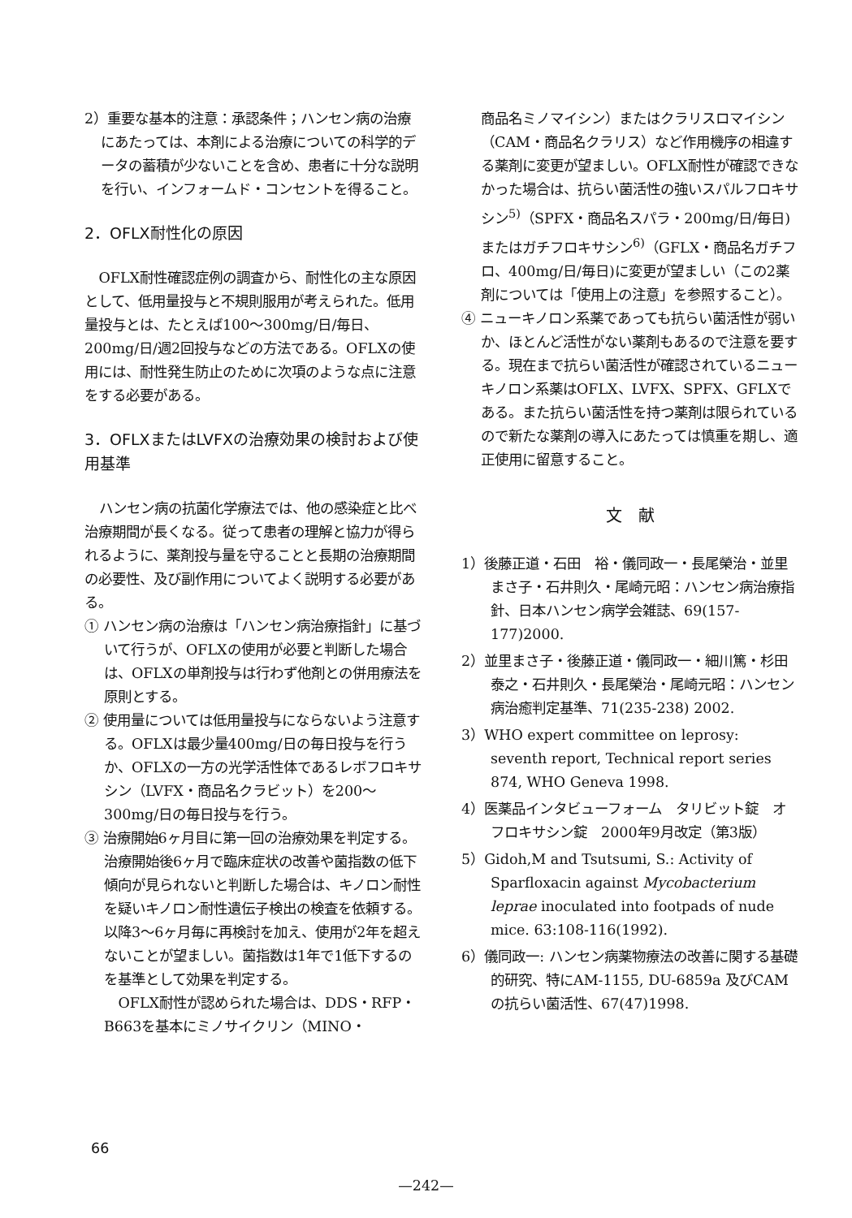2）重要な基本的注意：承認条件；ハンセン病の治療にあたっては、本剤による治療についての科学的データの蓄積が少ないことを含め、患者に十分な説明を行い、インフォームド・コンセントを得ること。
2．OFLX耐性化の原因
OFLX耐性確認症例の調査から、耐性化の主な原因として、低用量投与と不規則服用が考えられた。低用量投与とは、たとえば100〜300mg/日/毎日、200mg/日/週2回投与などの方法である。OFLXの使用には、耐性発生防止のために次項のような点に注意をする必要がある。
3．OFLXまたはLVFXの治療効果の検討および使用基準
ハンセン病の抗菌化学療法では、他の感染症と比べ治療期間が長くなる。従って患者の理解と協力が得られるように、薬剤投与量を守ることと長期の治療期間の必要性、及び副作用についてよく説明する必要がある。
① ハンセン病の治療は「ハンセン病治療指針」に基づいて行うが、OFLXの使用が必要と判断した場合は、OFLXの単剤投与は行わず他剤との併用療法を原則とする。
② 使用量については低用量投与にならないよう注意する。OFLXは最少量400mg/日の毎日投与を行うか、OFLXの一方の光学活性体であるレボフロキサシン（LVFX・商品名クラビット）を200〜300mg/日の毎日投与を行う。
③ 治療開始6ヶ月目に第一回の治療効果を判定する。治療開始後6ヶ月で臨床症状の改善や菌指数の低下傾向が見られないと判断した場合は、キノロン耐性を疑いキノロン耐性遺伝子検出の検査を依頼する。以降3〜6ヶ月毎に再検討を加え、使用が2年を超えないことが望ましい。菌指数は1年で1低下するのを基準として効果を判定する。
OFLX耐性が認められた場合は、DDS・RFP・B663を基本にミノサイクリン（MINO・
商品名ミノマイシン）またはクラリスロマイシン（CAM・商品名クラリス）など作用機序の相違する薬剤に変更が望ましい。OFLX耐性が確認できなかった場合は、抗らい菌活性の強いスパルフロキサシン<sup>5)</sup>（SPFX・商品名スパラ・200mg/日/毎日)またはガチフロキサシン<sup>6)</sup>（GFLX・商品名ガチフロ、400mg/日/毎日)に変更が望ましい（この2薬剤については「使用上の注意」を参照すること）。
④ ニューキノロン系薬であっても抗らい菌活性が弱いか、ほとんど活性がない薬剤もあるので注意を要する。現在まで抗らい菌活性が確認されているニューキノロン系薬はOFLX、LVFX、SPFX、GFLXである。また抗らい菌活性を持つ薬剤は限られているので新たな薬剤の導入にあたっては慎重を期し、適正使用に留意すること。
文　献
1）後藤正道・石田　裕・儀同政一・長尾榮治・並里まさ子・石井則久・尾崎元昭：ハンセン病治療指針、日本ハンセン病学会雑誌、69(157-177)2000.
2）並里まさ子・後藤正道・儀同政一・細川篤・杉田泰之・石井則久・長尾榮治・尾崎元昭：ハンセン病治癒判定基準、71(235-238) 2002.
3）WHO expert committee on leprosy: seventh report, Technical report series 874, WHO Geneva 1998.
4）医薬品インタビューフォーム　タリビット錠　オフロキサシン錠　2000年9月改定（第3版）
5）Gidoh,M and Tsutsumi, S.: Activity of Sparfloxacin against Mycobacterium leprae inoculated into footpads of nude mice. 63:108-116(1992).
6）儀同政一: ハンセン病薬物療法の改善に関する基礎的研究、特にAM-1155, DU-6859a 及びCAMの抗らい菌活性、67(47)1998.
66
—242—